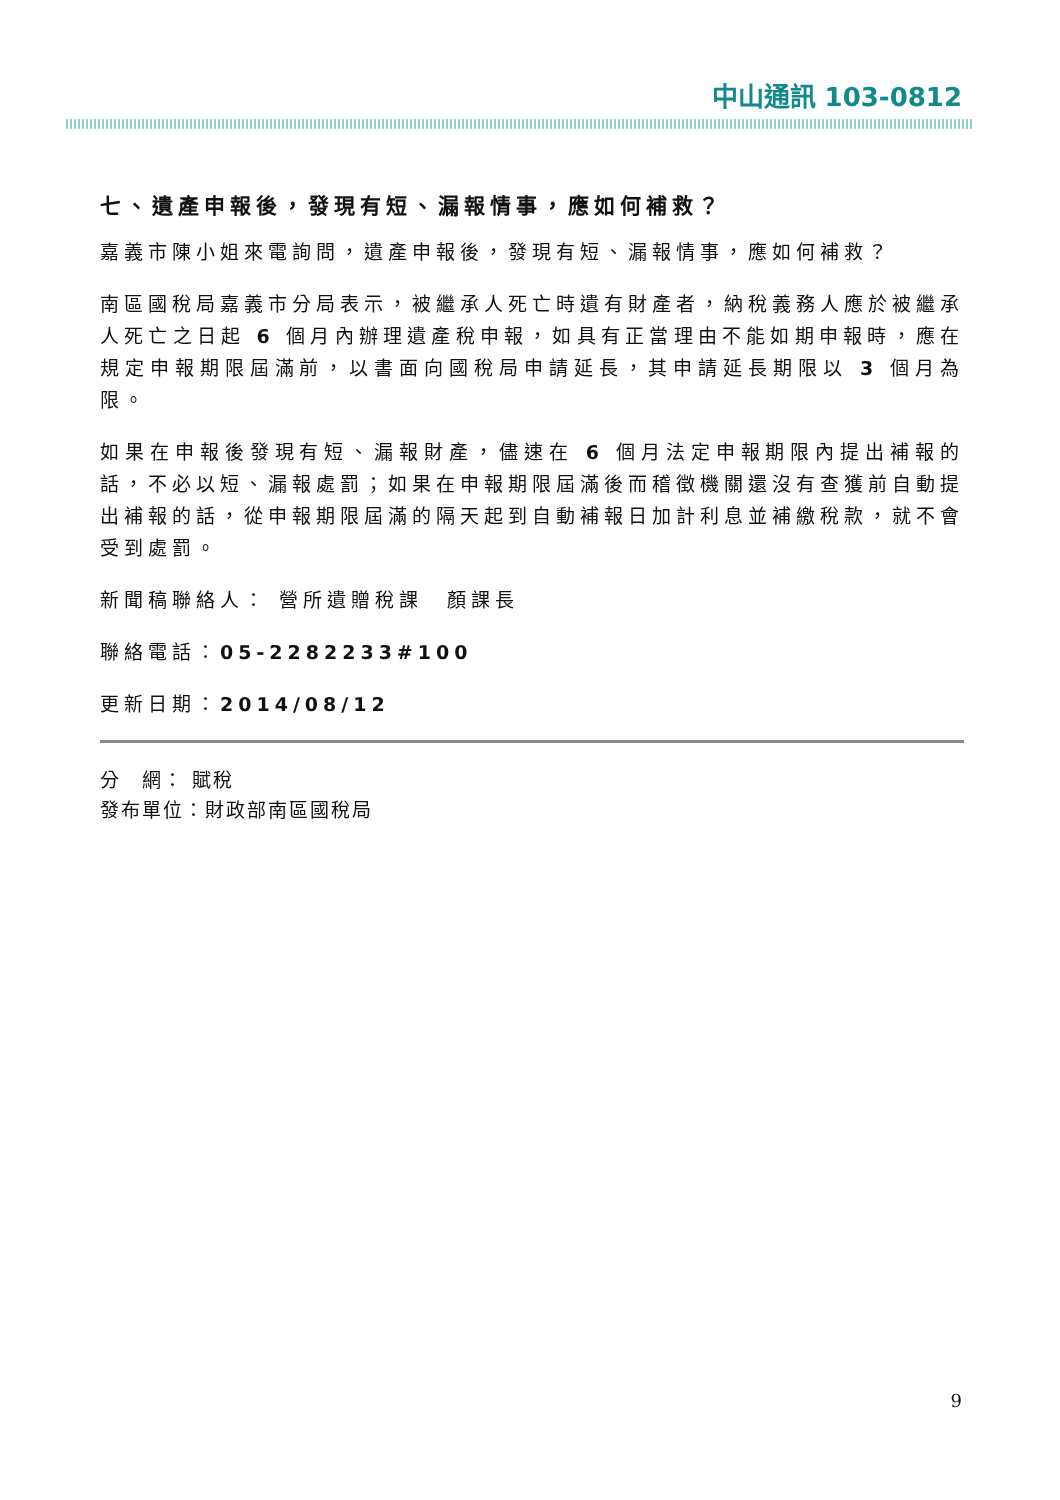中山通訊 103-0812
七、遺產申報後，發現有短、漏報情事，應如何補救？
嘉義市陳小姐來電詢問，遺產申報後，發現有短、漏報情事，應如何補救？
南區國稅局嘉義市分局表示，被繼承人死亡時遺有財產者，納稅義務人應於被繼承人死亡之日起 6 個月內辦理遺產稅申報，如具有正當理由不能如期申報時，應在規定申報期限屆滿前，以書面向國稅局申請延長，其申請延長期限以 3 個月為限。
如果在申報後發現有短、漏報財產，儘速在 6 個月法定申報期限內提出補報的話，不必以短、漏報處罰；如果在申報期限屆滿後而稽徵機關還沒有查獲前自動提出補報的話，從申報期限屆滿的隔天起到自動補報日加計利息並補繳稅款，就不會受到處罰。
新聞稿聯絡人： 營所遺贈稅課　顏課長
聯絡電話：05-2282233#100
更新日期：2014/08/12
分　網： 賦稅
發布單位：財政部南區國稅局
9